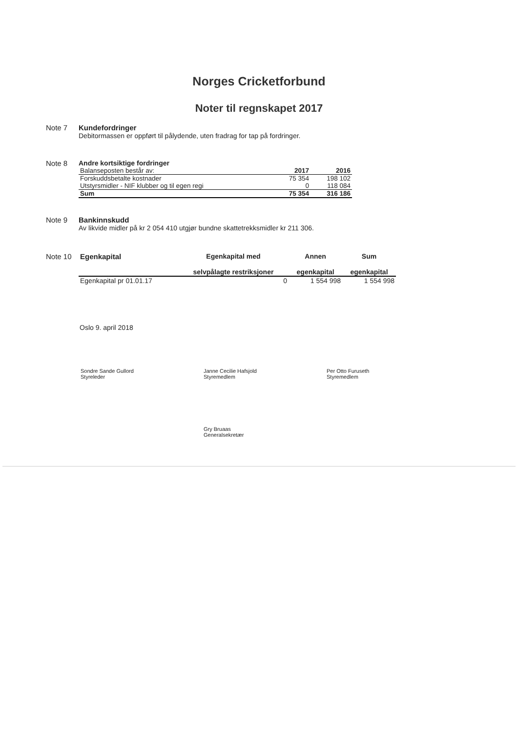Norges Cricketforbund
Noter til regnskapet 2017
Note 7 Kundefordringer
Debitormassen er oppført til pålydende, uten fradrag for tap på fordringer.
Note 8 Andre kortsiktige fordringer
| Balanseposten består av: | 2017 | 2016 |
| Forskuddsbetalte kostnader | 75 354 | 198 102 |
| Utstyrsmidler - NIF klubber og til egen regi | 0 | 118 084 |
| Sum | 75 354 | 316 186 |
Note 9 Bankinnskudd
Av likvide midler på kr 2 054 410 utgjør bundne skattetrekksmidler kr 211 306.
Note 10
| Egenkapital | Egenkapital med selvpålagte restriksjoner | Annen egenkapital | Sum egenkapital |
| --- | --- | --- | --- |
| Egenkapital pr 01.01.17 | 0 | 1 554 998 | 1 554 998 |
Oslo 9. april 2018
Sondre Sande Gullord
Styreleder
Janne Cecilie Hafsjold
Styremedlem
Per Otto Furuseth
Styremedlem
Gry Bruaas
Generalsekretær